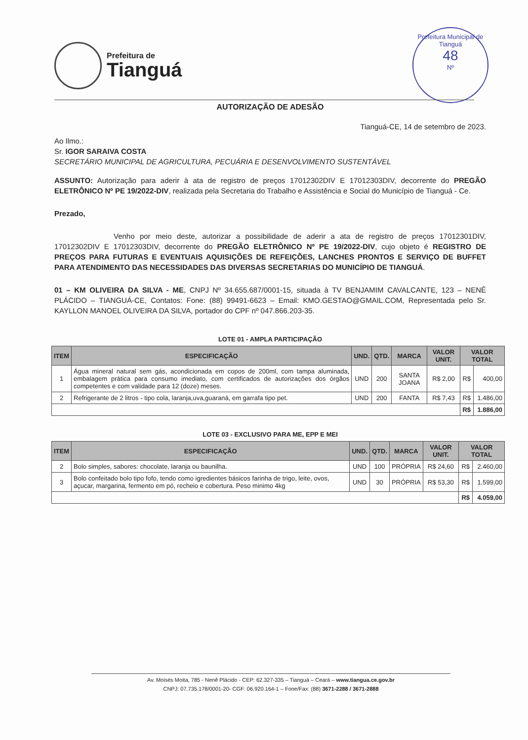Prefeitura de
Tianguá
Prefeitura Municipal de Tianguá
48
Nº
AUTORIZAÇÃO DE ADESÃO
Tianguá-CE, 14 de setembro de 2023.
Ao Ilmo.:
Sr. IGOR SARAIVA COSTA
SECRETÁRIO MUNICIPAL DE AGRICULTURA, PECUÁRIA E DESENVOLVIMENTO SUSTENTÁVEL
ASSUNTO: Autorização para aderir à ata de registro de preços 17012302DIV E 17012303DIV, decorrente do PREGÃO ELETRÔNICO Nº PE 19/2022-DIV, realizada pela Secretaria do Trabalho e Assistência e Social do Município de Tianguá - Ce.
Prezado,
Venho por meio deste, autorizar a possibilidade de aderir a ata de registro de preços 17012301DIV, 17012302DIV E 17012303DIV, decorrente do PREGÃO ELETRÔNICO Nº PE 19/2022-DIV, cujo objeto é REGISTRO DE PREÇOS PARA FUTURAS E EVENTUAIS AQUISIÇÕES DE REFEIÇÕES, LANCHES PRONTOS E SERVIÇO DE BUFFET PARA ATENDIMENTO DAS NECESSIDADES DAS DIVERSAS SECRETARIAS DO MUNICÍPIO DE TIANGUÁ.
01 – KM OLIVEIRA DA SILVA - ME, CNPJ Nº 34.655.687/0001-15, situada à TV BENJAMIM CAVALCANTE, 123 – NENÊ PLÁCIDO – TIANGUÁ-CE, Contatos: Fone: (88) 99491-6623 – Email: KMO.GESTAO@GMAIL.COM, Representada pelo Sr. KAYLLON MANOEL OLIVEIRA DA SILVA, portador do CPF nº 047.866.203-35.
LOTE 01 - AMPLA PARTICIPAÇÃO
| ITEM | ESPECIFICAÇÃO | UND. | QTD. | MARCA | VALOR UNIT. | VALOR TOTAL | |
| --- | --- | --- | --- | --- | --- | --- | --- |
| 1 | Água mineral natural sem gás, acondicionada em copos de 200ml, com tampa aluminada, embalagem prática para consumo imediato, com certificados de autorizações dos órgãos competentes e com validade para 12 (doze) meses. | UND | 200 | SANTA JOANA | R$ 2,00 | R$ | 400,00 |
| 2 | Refrigerante de 2 litros - tipo cola, laranja,uva,guaraná, em garrafa tipo pet. | UND | 200 | FANTA | R$ 7,43 | R$ | 1.486,00 |
| | | | | | | R$ | 1.886,00 |
LOTE 03 - EXCLUSIVO PARA ME, EPP E MEI
| ITEM | ESPECIFICAÇÃO | UND. | QTD. | MARCA | VALOR UNIT. | VALOR TOTAL | |
| --- | --- | --- | --- | --- | --- | --- | --- |
| 2 | Bolo simples, sabores: chocolate, laranja ou baunilha. | UND | 100 | PRÓPRIA | R$ 24,60 | R$ | 2.460,00 |
| 3 | Bolo confeitado bolo tipo fofo, tendo como igredientes básicos farinha de trigo, leite, ovos, açucar, margarina, fermento em pó, recheio e cobertura. Peso minimo 4kg | UND | 30 | PRÓPRIA | R$ 53,30 | R$ | 1.599,00 |
| | | | | | | R$ | 4.059,00 |
Av. Moisés Moita, 785 - Nenê Plácido - CEP: 62.327-335 – Tianguá – Ceará – www.tiangua.ce.gov.br
CNPJ: 07.735.178/0001-20- CGF: 06.920.164-1 – Fone/Fax: (88) 3671-2288 / 3671-2888